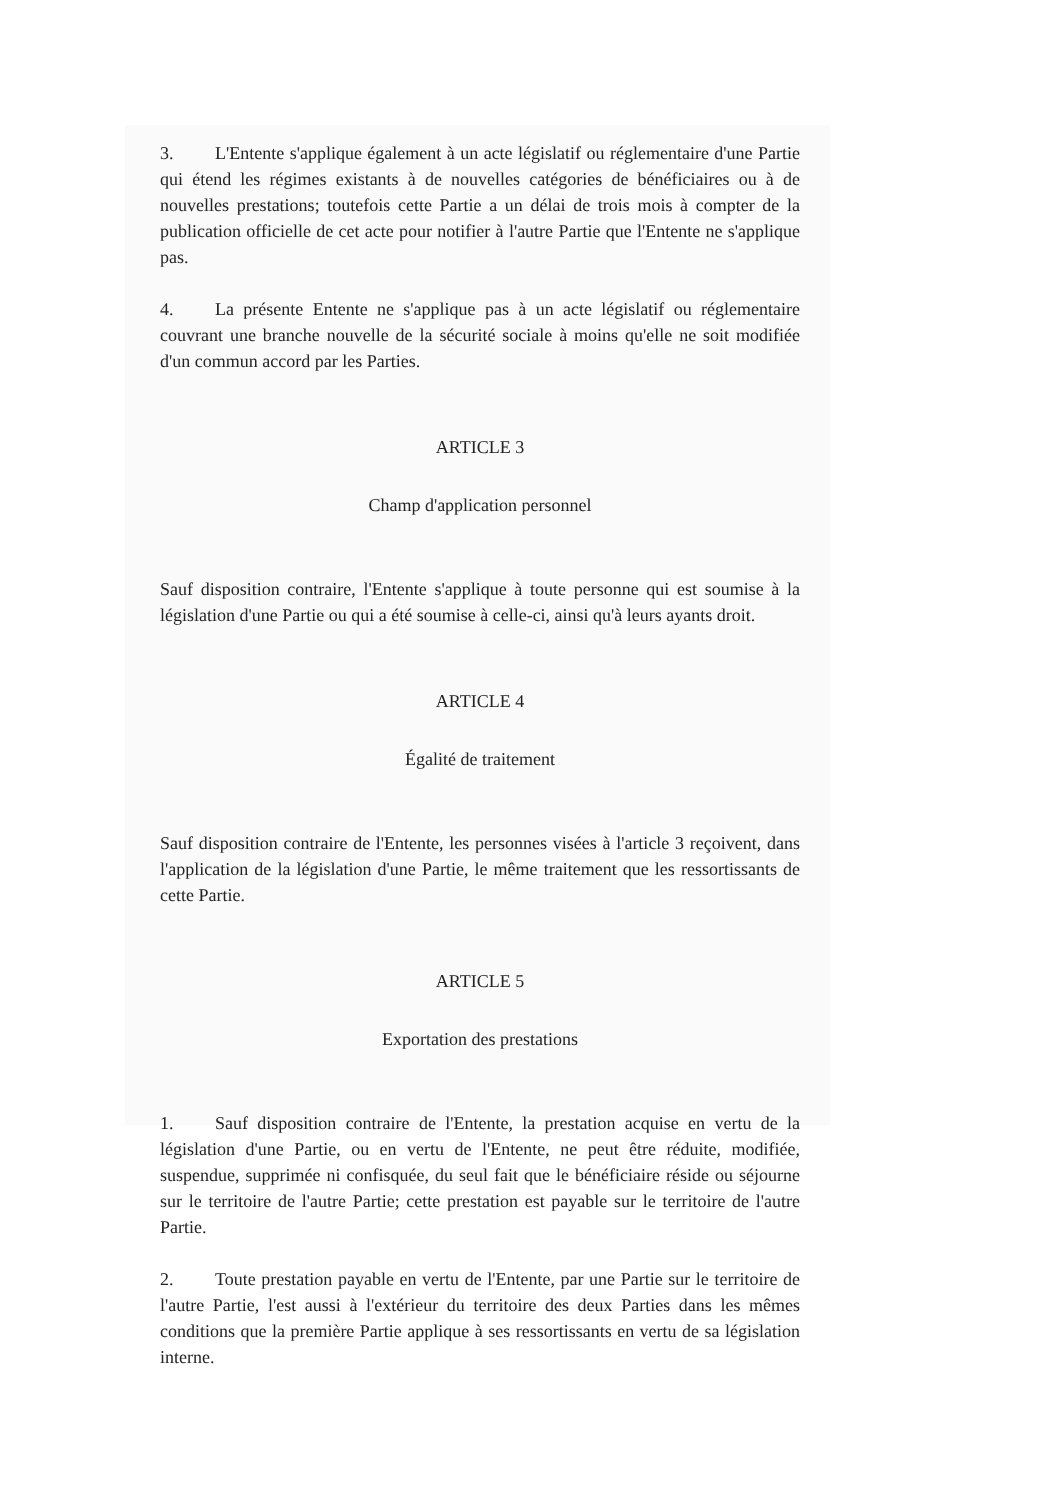3. L'Entente s'applique également à un acte législatif ou réglementaire d'une Partie qui étend les régimes existants à de nouvelles catégories de bénéficiaires ou à de nouvelles prestations; toutefois cette Partie a un délai de trois mois à compter de la publication officielle de cet acte pour notifier à l'autre Partie que l'Entente ne s'applique pas.
4. La présente Entente ne s'applique pas à un acte législatif ou réglementaire couvrant une branche nouvelle de la sécurité sociale à moins qu'elle ne soit modifiée d'un commun accord par les Parties.
ARTICLE 3
Champ d'application personnel
Sauf disposition contraire, l'Entente s'applique à toute personne qui est soumise à la législation d'une Partie ou qui a été soumise à celle-ci, ainsi qu'à leurs ayants droit.
ARTICLE 4
Égalité de traitement
Sauf disposition contraire de l'Entente, les personnes visées à l'article 3 reçoivent, dans l'application de la législation d'une Partie, le même traitement que les ressortissants de cette Partie.
ARTICLE 5
Exportation des prestations
1. Sauf disposition contraire de l'Entente, la prestation acquise en vertu de la législation d'une Partie, ou en vertu de l'Entente, ne peut être réduite, modifiée, suspendue, supprimée ni confisquée, du seul fait que le bénéficiaire réside ou séjourne sur le territoire de l'autre Partie; cette prestation est payable sur le territoire de l'autre Partie.
2. Toute prestation payable en vertu de l'Entente, par une Partie sur le territoire de l'autre Partie, l'est aussi à l'extérieur du territoire des deux Parties dans les mêmes conditions que la première Partie applique à ses ressortissants en vertu de sa législation interne.